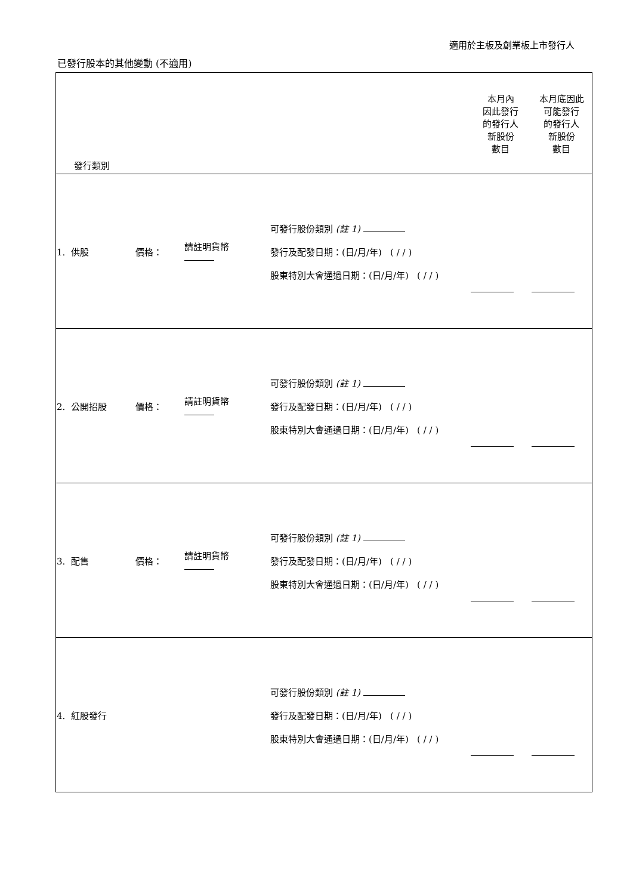適用於主板及創業板上市發行人
已發行股本的其他變動 (不適用)
| 發行類別 | | | | | 本月內 因此發行 的發行人 新股份 數目 | 本月底因此 可能發行 的發行人 新股份 數目 |
| --- | --- | --- | --- | --- | --- | --- |
| 1. 供股 | 價格： | 請註明貨幣 | | 可發行股份類別 (註 1) 發行及配發日期：(日/月/年) ( / / ) 股東特別大會通過日期：(日/月/年) ( / / ) | | |
| 2. 公開招股 | 價格： | 請註明貨幣 | | 可發行股份類別 (註 1) 發行及配發日期：(日/月/年) ( / / ) 股東特別大會通過日期：(日/月/年) ( / / ) | | |
| 3. 配售 | 價格： | 請註明貨幣 | | 可發行股份類別 (註 1) 發行及配發日期：(日/月/年) ( / / ) 股東特別大會通過日期：(日/月/年) ( / / ) | | |
| 4. 紅股發行 | | | | 可發行股份類別 (註 1) 發行及配發日期：(日/月/年) ( / / ) 股東特別大會通過日期：(日/月/年) ( / / ) | | |